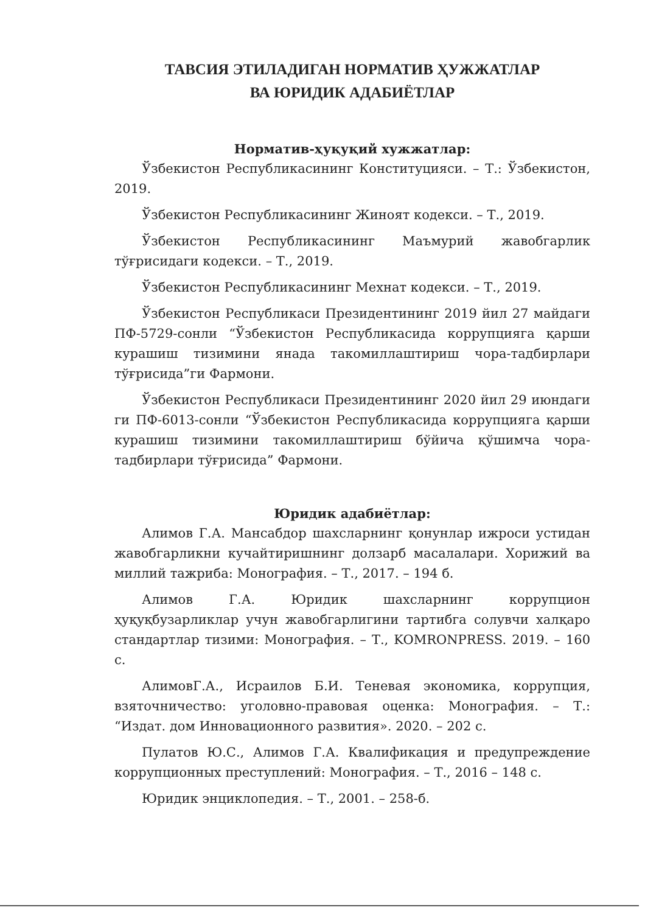ТАВСИЯ ЭТИЛАДИГАН НОРМАТИВ ҲУЖЖАТЛАР
ВА ЮРИДИК АДАБИЁТЛАР
Норматив-ҳуқуқий хужжатлар:
Ўзбекистон Республикасининг Конституцияси. – Т.: Ўзбекистон, 2019.
Ўзбекистон Республикасининг Жиноят кодекси. – Т., 2019.
Ўзбекистон Республикасининг Маъмурий жавобгарлик тўғрисидаги кодекси. – Т., 2019.
Ўзбекистон Республикасининг Мехнат кодекси. – Т., 2019.
Ўзбекистон Республикаси Президентининг 2019 йил 27 майдаги ПФ-5729-сонли “Ўзбекистон Республикасида коррупцияга қарши курашиш тизимини янада такомиллаштириш чора-тадбирлари тўғрисида”ги Фармони.
Ўзбекистон Республикаси Президентининг 2020 йил 29 июндаги ги ПФ-6013-сонли “Ўзбекистон Республикасида коррупцияга қарши курашиш тизимини такомиллаштириш бўйича қўшимча чора-тадбирлари тўғрисида” Фармони.
Юридик адабиётлар:
Алимов Г.А. Мансабдор шахсларнинг қонунлар ижроси устидан жавобгарликни кучайтиришнинг долзарб масалалари. Хорижий ва миллий тажриба: Монография. – Т., 2017. – 194 б.
Алимов Г.А. Юридик шахсларнинг коррупцион ҳуқуқбузарликлар учун жавобгарлигини тартибга солувчи халқаро стандартлар тизими: Монография. – Т., KOMRONPRESS. 2019. – 160 с.
АлимовГ.А., Исраилов Б.И. Теневая экономика, коррупция, взяточничество: уголовно-правовая оценка: Монография. – Т.: “Издат. дом Инновационного развития». 2020. – 202 с.
Пулатов Ю.С., Алимов Г.А. Квалификация и предупреждение коррупционных преступлений: Монография. – Т., 2016 – 148 с.
Юридик энциклопедия. – Т., 2001. – 258-б.